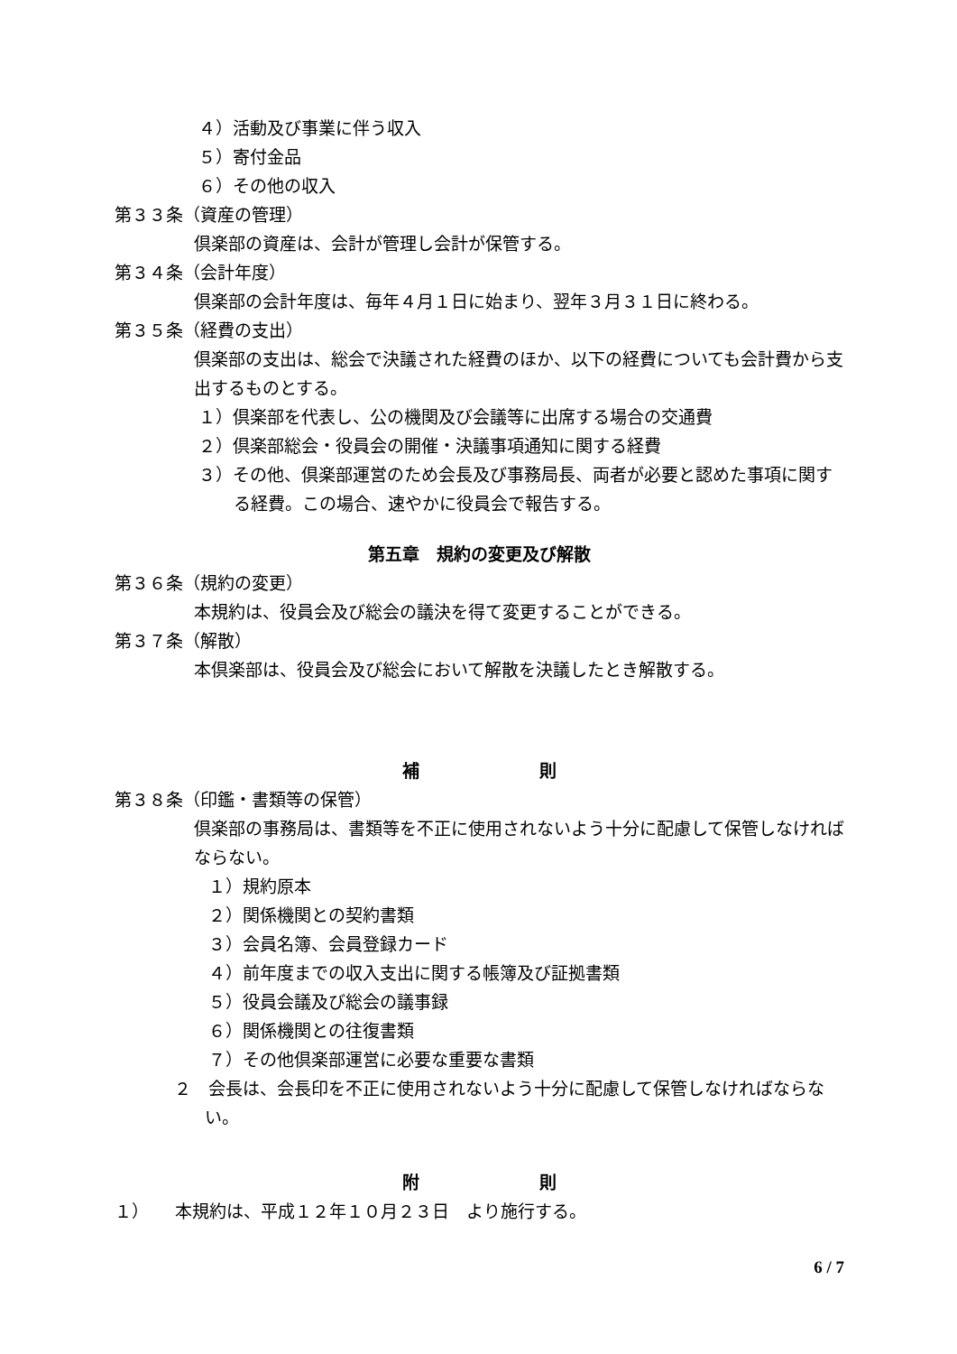４）活動及び事業に伴う収入
５）寄付金品
６）その他の収入
第３３条（資産の管理）
倶楽部の資産は、会計が管理し会計が保管する。
第３４条（会計年度）
倶楽部の会計年度は、毎年４月１日に始まり、翌年３月３１日に終わる。
第３５条（経費の支出）
倶楽部の支出は、総会で決議された経費のほか、以下の経費についても会計費から支出するものとする。
１）倶楽部を代表し、公の機関及び会議等に出席する場合の交通費
２）倶楽部総会・役員会の開催・決議事項通知に関する経費
３）その他、倶楽部運営のため会長及び事務局長、両者が必要と認めた事項に関する経費。この場合、速やかに役員会で報告する。
第五章　規約の変更及び解散
第３６条（規約の変更）
本規約は、役員会及び総会の議決を得て変更することができる。
第３７条（解散）
本倶楽部は、役員会及び総会において解散を決議したとき解散する。
補　　　　　　　則
第３８条（印鑑・書類等の保管）
倶楽部の事務局は、書類等を不正に使用されないよう十分に配慮して保管しなければならない。
１）規約原本
２）関係機関との契約書類
３）会員名簿、会員登録カード
４）前年度までの収入支出に関する帳簿及び証拠書類
５）役員会議及び総会の議事録
６）関係機関との往復書類
７）その他倶楽部運営に必要な重要な書類
２　会長は、会長印を不正に使用されないよう十分に配慮して保管しなければならない。
附　　　　　　　則
１）　　本規約は、平成１２年１０月２３日　より施行する。
6 / 7